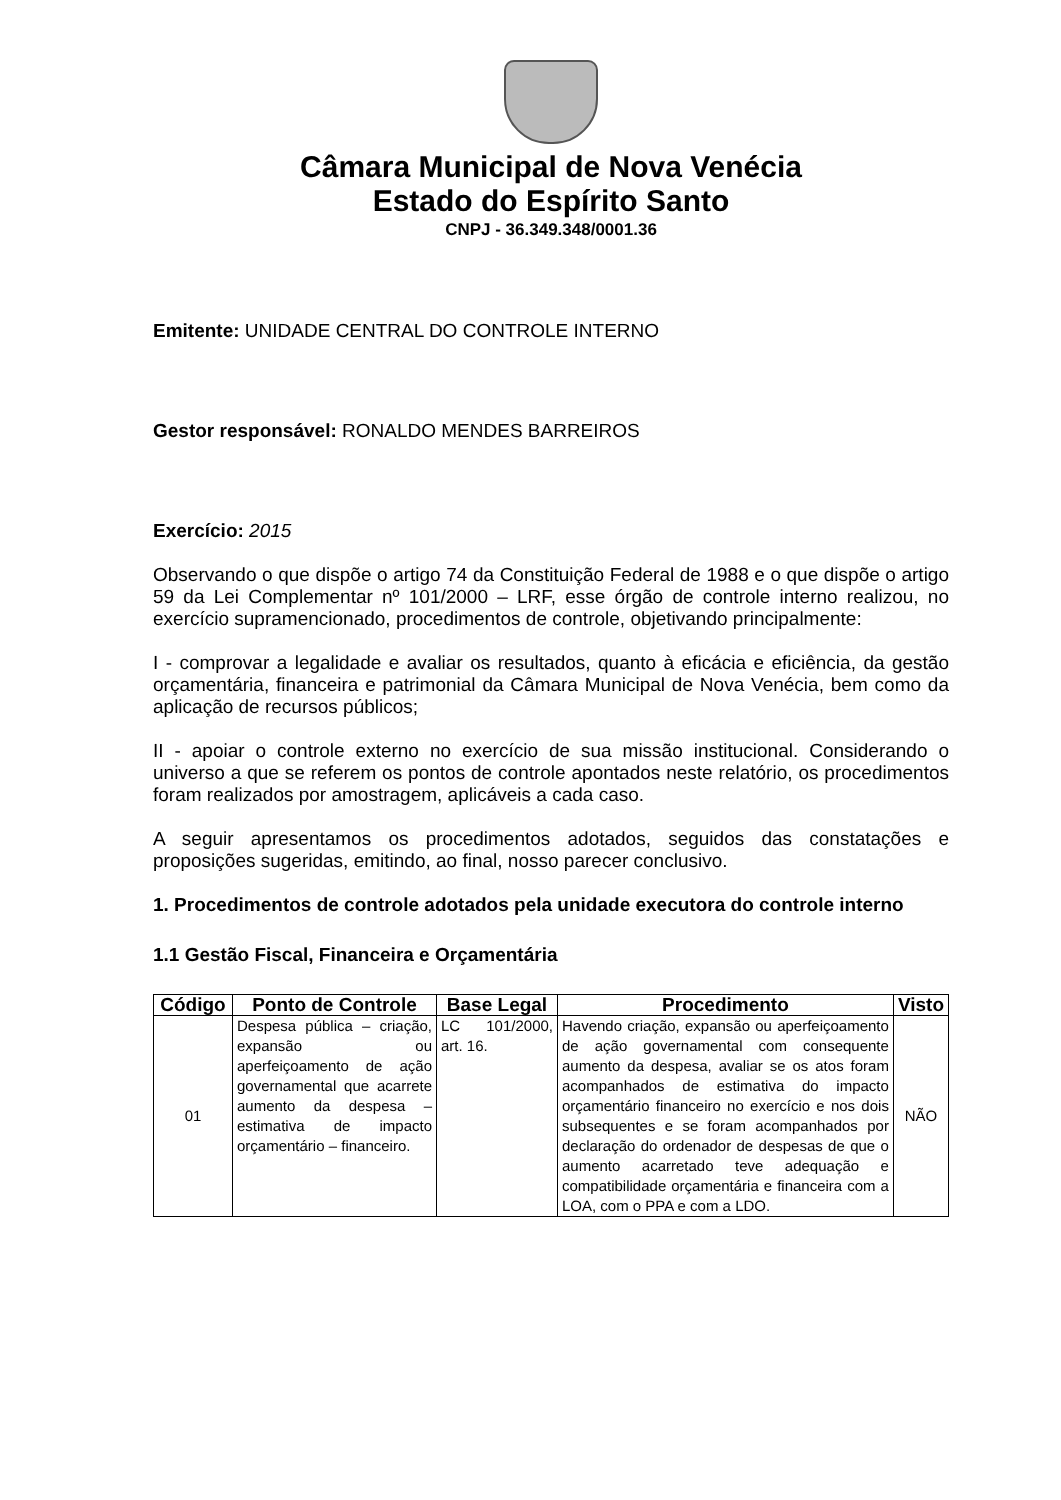Câmara Municipal de Nova Venécia
Estado do Espírito Santo
CNPJ - 36.349.348/0001.36
Emitente: UNIDADE CENTRAL DO CONTROLE INTERNO
Gestor responsável: RONALDO MENDES BARREIROS
Exercício: 2015
Observando o que dispõe o artigo 74 da Constituição Federal de 1988 e o que dispõe o artigo 59 da Lei Complementar nº 101/2000 – LRF, esse órgão de controle interno realizou, no exercício supramencionado, procedimentos de controle, objetivando principalmente:
I - comprovar a legalidade e avaliar os resultados, quanto à eficácia e eficiência, da gestão orçamentária, financeira e patrimonial da Câmara Municipal de Nova Venécia, bem como da aplicação de recursos públicos;
II - apoiar o controle externo no exercício de sua missão institucional. Considerando o universo a que se referem os pontos de controle apontados neste relatório, os procedimentos foram realizados por amostragem, aplicáveis a cada caso.
A seguir apresentamos os procedimentos adotados, seguidos das constatações e proposições sugeridas, emitindo, ao final, nosso parecer conclusivo.
1. Procedimentos de controle adotados pela unidade executora do controle interno
1.1 Gestão Fiscal, Financeira e Orçamentária
| Código | Ponto de Controle | Base Legal | Procedimento | Visto |
| --- | --- | --- | --- | --- |
| 01 | Despesa pública – criação, expansão ou aperfeiçoamento de ação governamental que acarrete aumento da despesa – estimativa de impacto orçamentário – financeiro. | LC 101/2000, art. 16. | Havendo criação, expansão ou aperfeiçoamento de ação governamental com consequente aumento da despesa, avaliar se os atos foram acompanhados de estimativa do impacto orçamentário financeiro no exercício e nos dois subsequentes e se foram acompanhados por declaração do ordenador de despesas de que o aumento acarretado teve adequação e compatibilidade orçamentária e financeira com a LOA, com o PPA e com a LDO. | NÃO |